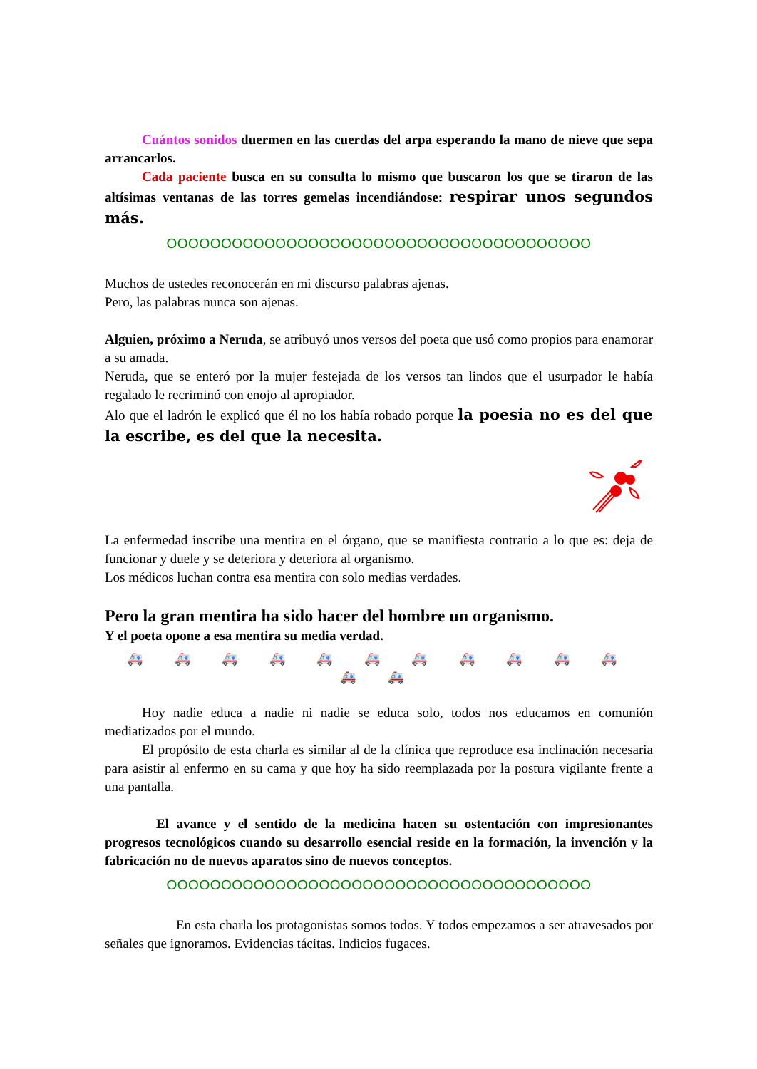Cuántos sonidos duermen en las cuerdas del arpa esperando la mano de nieve que sepa arrancarlos.
Cada paciente busca en su consulta lo mismo que buscaron los que se tiraron de las altísimas ventanas de las torres gemelas incendiándose: respirar unos segundos más.
OOOOOOOOOOOOOOOOOOOOOOOOOOOOOOOOOOOOOOO
Muchos de ustedes reconocerán en mi discurso palabras ajenas.
Pero, las palabras nunca son ajenas.
Alguien, próximo a Neruda, se atribuyó unos versos del poeta que usó como propios para enamorar a su amada.
Neruda, que se enteró por la mujer festejada de los versos tan lindos que el usurpador le había regalado le recriminó con enojo al apropiador.
Alo que el ladrón le explicó que él no los había robado porque la poesía no es del que la escribe, es del que la necesita.
La enfermedad inscribe una mentira en el órgano, que se manifiesta contrario a lo que es: deja de funcionar y duele y se deteriora y deteriora al organismo.
Los médicos luchan contra esa mentira con solo medias verdades.
Pero la gran mentira ha sido hacer del hombre un organismo.
Y el poeta opone a esa mentira su media verdad.
🚑 🚑 🚑 🚑 🚑 🚑 🚑 🚑 🚑 🚑 🚑 🚑 🚑
Hoy nadie educa a nadie ni nadie se educa solo, todos nos educamos en comunión mediatizados por el mundo.
El propósito de esta charla es similar al de la clínica que reproduce esa inclinación necesaria para asistir al enfermo en su cama y que hoy ha sido reemplazada por la postura vigilante frente a una pantalla.
El avance y el sentido de la medicina hacen su ostentación con impresionantes progresos tecnológicos cuando su desarrollo esencial reside en la formación, la invención y la fabricación no de nuevos aparatos sino de nuevos conceptos.
OOOOOOOOOOOOOOOOOOOOOOOOOOOOOOOOOOOOOOO
En esta charla los protagonistas somos todos. Y todos empezamos a ser atravesados por señales que ignoramos. Evidencias tácitas. Indicios fugaces.